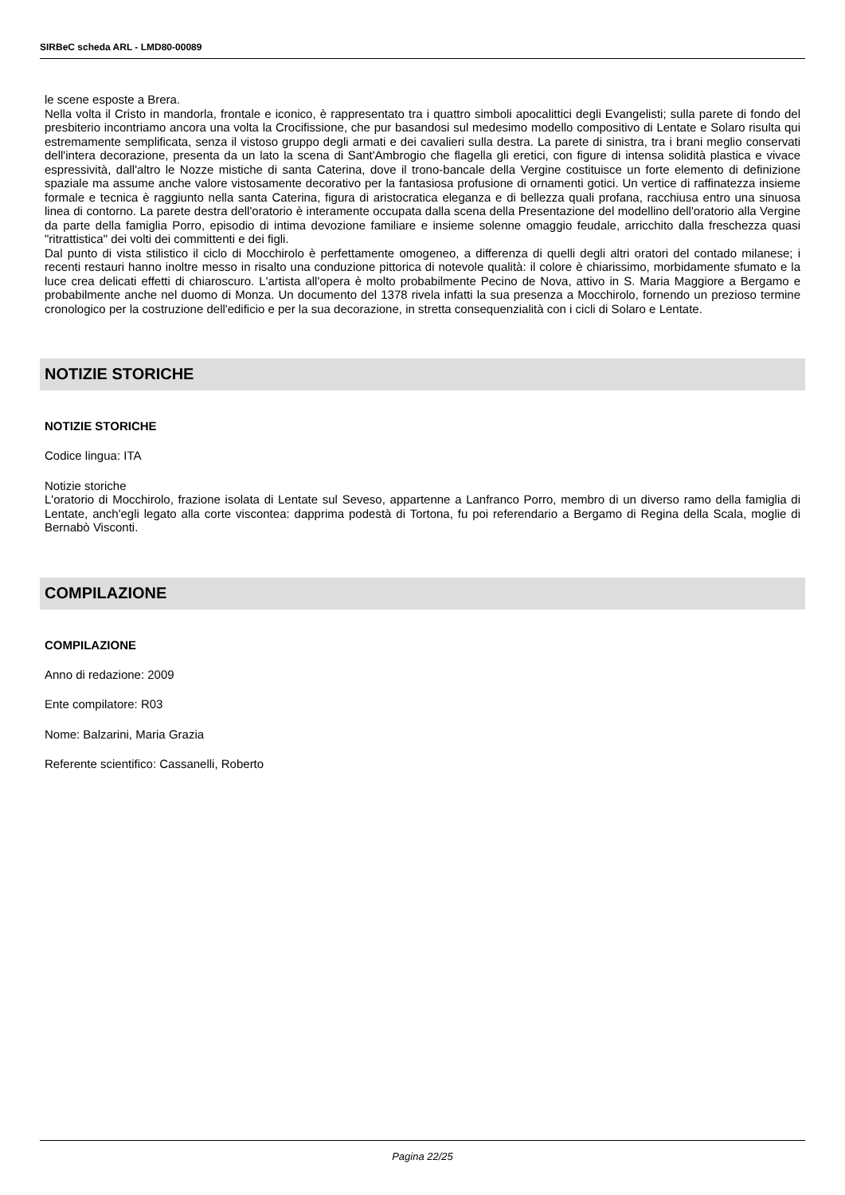SIRBeC scheda ARL - LMD80-00089
le scene esposte a Brera.
Nella volta il Cristo in mandorla, frontale e iconico, è rappresentato tra i quattro simboli apocalittici degli Evangelisti; sulla parete di fondo del presbiterio incontriamo ancora una volta la Crocifissione, che pur basandosi sul medesimo modello compositivo di Lentate e Solaro risulta qui estremamente semplificata, senza il vistoso gruppo degli armati e dei cavalieri sulla destra. La parete di sinistra, tra i brani meglio conservati dell'intera decorazione, presenta da un lato la scena di Sant'Ambrogio che flagella gli eretici, con figure di intensa solidità plastica e vivace espressività, dall'altro le Nozze mistiche di santa Caterina, dove il trono-bancale della Vergine costituisce un forte elemento di definizione spaziale ma assume anche valore vistosamente decorativo per la fantasiosa profusione di ornamenti gotici. Un vertice di raffinatezza insieme formale e tecnica è raggiunto nella santa Caterina, figura di aristocratica eleganza e di bellezza quali profana, racchiusa entro una sinuosa linea di contorno. La parete destra dell'oratorio è interamente occupata dalla scena della Presentazione del modellino dell'oratorio alla Vergine da parte della famiglia Porro, episodio di intima devozione familiare e insieme solenne omaggio feudale, arricchito dalla freschezza quasi "ritrattistica" dei volti dei committenti e dei figli.
Dal punto di vista stilistico il ciclo di Mocchirolo è perfettamente omogeneo, a differenza di quelli degli altri oratori del contado milanese; i recenti restauri hanno inoltre messo in risalto una conduzione pittorica di notevole qualità: il colore è chiarissimo, morbidamente sfumato e la luce crea delicati effetti di chiaroscuro. L'artista all'opera è molto probabilmente Pecino de Nova, attivo in S. Maria Maggiore a Bergamo e probabilmente anche nel duomo di Monza. Un documento del 1378 rivela infatti la sua presenza a Mocchirolo, fornendo un prezioso termine cronologico per la costruzione dell'edificio e per la sua decorazione, in stretta consequenzialità con i cicli di Solaro e Lentate.
NOTIZIE STORICHE
NOTIZIE STORICHE
Codice lingua: ITA
Notizie storiche
L'oratorio di Mocchirolo, frazione isolata di Lentate sul Seveso, appartenne a Lanfranco Porro, membro di un diverso ramo della famiglia di Lentate, anch'egli legato alla corte viscontea: dapprima podestà di Tortona, fu poi referendario a Bergamo di Regina della Scala, moglie di Bernabò Visconti.
COMPILAZIONE
COMPILAZIONE
Anno di redazione: 2009
Ente compilatore: R03
Nome: Balzarini, Maria Grazia
Referente scientifico: Cassanelli, Roberto
Pagina 22/25